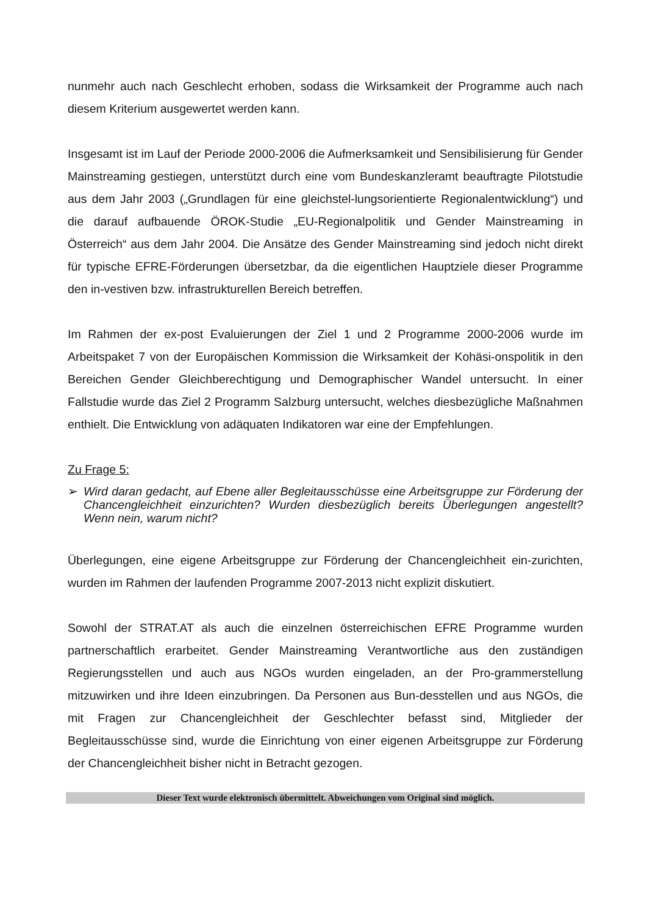nunmehr auch nach Geschlecht erhoben, sodass die Wirksamkeit der Programme auch nach diesem Kriterium ausgewertet werden kann.
Insgesamt ist im Lauf der Periode 2000-2006 die Aufmerksamkeit und Sensibilisierung für Gender Mainstreaming gestiegen, unterstützt durch eine vom Bundeskanzleramt beauftragte Pilotstudie aus dem Jahr 2003 („Grundlagen für eine gleichstel-lungsorientierte Regionalentwicklung“) und die darauf aufbauende ÖROK-Studie „EU-Regionalpolitik und Gender Mainstreaming in Österreich“ aus dem Jahr 2004. Die Ansätze des Gender Mainstreaming sind jedoch nicht direkt für typische EFRE-Förderungen übersetzbar, da die eigentlichen Hauptziele dieser Programme den in-vestiven bzw. infrastrukturellen Bereich betreffen.
Im Rahmen der ex-post Evaluierungen der Ziel 1 und 2 Programme 2000-2006 wurde im Arbeitspaket 7 von der Europäischen Kommission die Wirksamkeit der Kohäsi-onspolitik in den Bereichen Gender Gleichberechtigung und Demographischer Wandel untersucht. In einer Fallstudie wurde das Ziel 2 Programm Salzburg untersucht, welches diesbezügliche Maßnahmen enthielt. Die Entwicklung von adäquaten Indikatoren war eine der Empfehlungen.
Zu Frage 5:
➢ Wird daran gedacht, auf Ebene aller Begleitausschüsse eine Arbeitsgruppe zur Förderung der Chancengleichheit einzurichten? Wurden diesbezüglich bereits Überlegungen angestellt? Wenn nein, warum nicht?
Überlegungen, eine eigene Arbeitsgruppe zur Förderung der Chancengleichheit ein-zurichten, wurden im Rahmen der laufenden Programme 2007-2013 nicht explizit diskutiert.
Sowohl der STRAT.AT als auch die einzelnen österreichischen EFRE Programme wurden partnerschaftlich erarbeitet. Gender Mainstreaming Verantwortliche aus den zuständigen Regierungsstellen und auch aus NGOs wurden eingeladen, an der Pro-grammerstellung mitzuwirken und ihre Ideen einzubringen. Da Personen aus Bun-desstellen und aus NGOs, die mit Fragen zur Chancengleichheit der Geschlechter befasst sind, Mitglieder der Begleitausschüsse sind, wurde die Einrichtung von einer eigenen Arbeitsgruppe zur Förderung der Chancengleichheit bisher nicht in Betracht gezogen.
Dieser Text wurde elektronisch übermittelt. Abweichungen vom Original sind möglich.